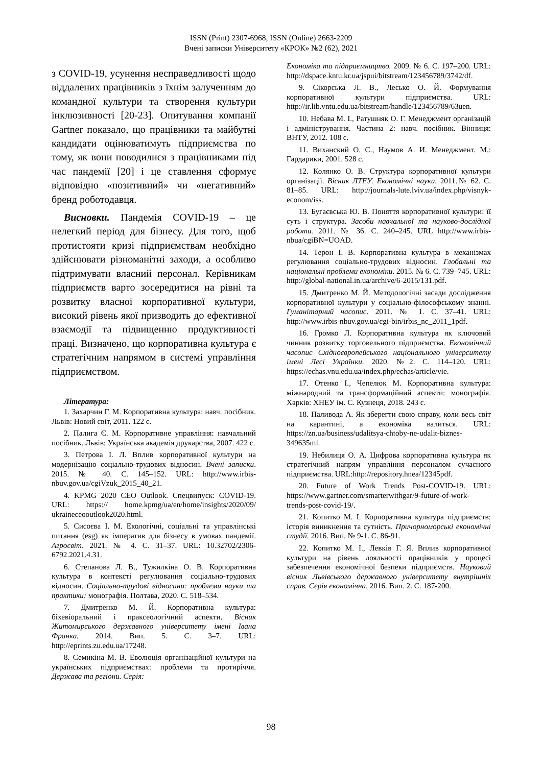ISSN (Print) 2307-6968, ISSN (Online) 2663-2209
Вчені записки Університету «КРОК» №2 (62), 2021
з COVID-19, усунення несправедливості щодо віддалених працівників з їхнім залученням до командної культури та створення культури інклюзивності [20-23]. Опитування компанії Gartner показало, що працівники та майбутні кандидати оцінюватимуть підприємства по тому, як вони поводилися з працівниками під час пандемії [20] і це ставлення сформує відповідно «позитивний» чи «негативний» бренд роботодавця.
Висновки. Пандемія COVID-19 – це нелегкий період для бізнесу. Для того, щоб протистояти кризі підприємствам необхідно здійснювати різноманітні заходи, а особливо підтримувати власний персонал. Керівникам підприємств варто зосередитися на рівні та розвитку власної корпоративної культури, високий рівень якої призводить до ефективної взаємодії та підвищенню продуктивності праці. Визначено, що корпоративна культура є стратегічним напрямом в системі управління підприємством.
Література:
1. Захарчин Г. М. Корпоративна культура: навч. посібник. Львів: Новий світ, 2011. 122 с.
2. Палига Є. М. Корпоративне управління: навчальний посібник. Львів: Українська академія друкарства, 2007. 422 с.
3. Петрова І. Л. Вплив корпоративної культури на модернізацію соціально-трудових відносин. Вчені записки. 2015. № 40. С. 145–152. URL: http://www.irbis-nbuv.gov.ua/cgiVzuk_2015_40_21.
4. KPMG 2020 CEO Outlook. Спецвипуск: COVID-19. URL: https:// home.kpmg/ua/en/home/insights/2020/09/ ukraineceooutlook2020.html.
5. Сисоєва І. М. Екологічні, соціальні та управлінські питання (esg) як імператив для бізнесу в умовах пандемії. Агросвіт. 2021. № 4. С. 31–37. URL: 10.32702/2306-6792.2021.4.31.
6. Степанова Л. В., Тужилкіна О. В. Корпоративна культура в контексті регулювання соціально-трудових відносин. Соціально-трудові відносини: проблеми науки та практики: монографія. Полтава, 2020. С. 518–534.
7. Дмитренко М. Й. Корпоративна культура: біхевіоральний і праксеологічний аспекти. Вісник Житомирського державного університету імені Івана Франка. 2014. Вип. 5. С. 3–7. URL: http://eprints.zu.edu.ua/17248.
8. Семикіна М. В. Еволюція організаційної культури на українських підприємствах: проблеми та протиріччя. Держава та регіони. Серія:
Економіка та підприємництво. 2009. № 6. С. 197–200. URL: http://dspace.kntu.kr.ua/jspui/bitstream/123456789/3742/df.
9. Сікорська Л. В., Лесько О. Й. Формування корпоративної культури підприємства. URL: http://ir.lib.vntu.edu.ua/bitstream/handle/123456789/63uen.
10. Небава М. І., Ратушняк О. Г. Менеджмент організацій і адміністрування. Частина 2: навч. посібник. Вінниця: ВНТУ, 2012. 108 с.
11. Виханский О. С., Наумов А. И. Менеджмент. М.: Гардарики, 2001. 528 с.
12. Колянко О. В. Структура корпоративної культури організації. Вісник ЛТЕУ. Економічні науки. 2011.№ 62. С. 81–85. URL: http://journals-lute.lviv.ua/index.php/visnyk-econom/iss.
13. Бугаєвська Ю. В. Поняття корпоративної культури: її суть і структура. Засоби навчальної та науково-дослідної роботи. 2011. № 36. С. 240–245. URL http://www.irbis-nbua/cgiBN=UOAD.
14. Терон І. В. Корпоративна культура в механізмах регулювання соціально-трудових відносин. Глобальні та національні проблеми економіки. 2015. № 6. С. 739–745. URL: http://global-national.in.ua/archive/6-2015/131.pdf.
15. Дмитренко М. Й. Методологічні засади дослідження корпоративної культури у соціально-філософському знанні. Гуманітарний часопис. 2011. № 1. С. 37–41. URL: http://www.irbis-nbuv.gov.ua/cgi-bin/irbis_nc_2011_1pdf.
16. Громко Л. Корпоративна культура як ключовий чинник розвитку торговельного підприємства. Економічний часопис Східноєвропейського національного університету імені Лесі Українки. 2020. №2. С. 114–120. URL: https://echas.vnu.edu.ua/index.php/echas/article/vie.
17. Отенко І., Чепелюк М. Корпоративна культура: міжнародний та трансформаційний аспекти: монографія. Харків: ХНЕУ ім. С. Кузнеця, 2018. 243 с.
18. Паливода А. Як зберегти свою справу, коли весь світ на карантині, а економіка валиться. URL: https://zn.ua/business/udalitsya-chtoby-ne-udalit-biznes-349635ml.
19. Небилиця О. А. Цифрова корпоративна культура як стратегічний напрям управління персоналом сучасного підприємства. URL:http://repository.hnea/12345pdf.
20. Future of Work Trends Post-COVID-19. URL: https://www.gartner.com/smarterwithgar/9-future-of-work-trends-post-covid-19/.
21. Копитко М. І. Корпоративна культура підприємств: історія виникнення та сутність. Причорноморські економічні студії. 2016. Вип. № 9-1. С. 86-91.
22. Копитко М. І., Левків Г. Я. Вплив корпоративної культури на рівень лояльності працівників у процесі забезпечення економічної безпеки підприємств. Науковий вісник Львівського державного університету внутрішніх справ. Серія економічна. 2016. Вип. 2. С. 187-200.
98